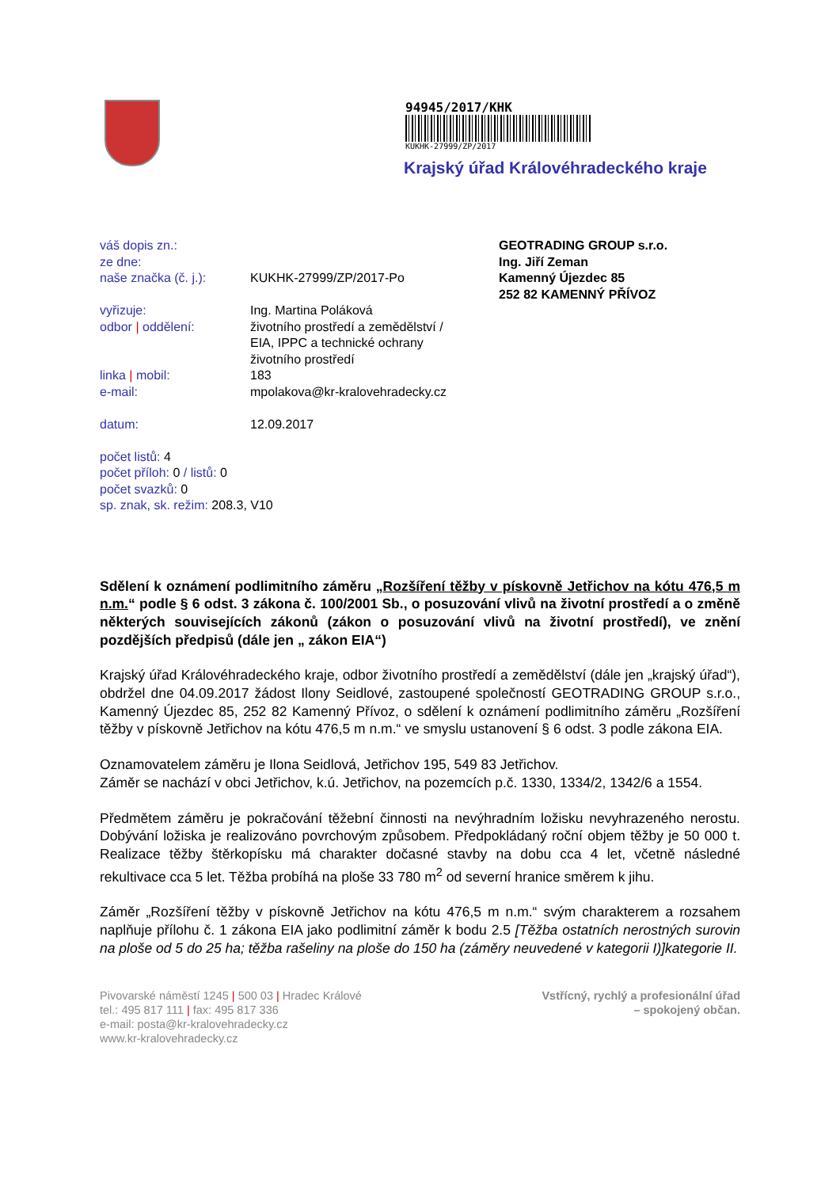94945/2017/KHK
KUKHK-27999/ZP/2017
Krajský úřad Královéhradeckého kraje
váš dopis zn.:
ze dne:
naše značka (č. j.): KUKHK-27999/ZP/2017-Po
vyřizuje: Ing. Martina Poláková
odbor | oddělení: životního prostředí a zemědělství /
EIA, IPPC a technické ochrany
životního prostředí
linka | mobil: 183
e-mail: mpolakova@kr-kralovehradecky.cz
datum: 12.09.2017
počet listů: 4
počet příloh: 0 / listů: 0
počet svazků: 0
sp. znak, sk. režim: 208.3, V10
GEOTRADING GROUP s.r.o.
Ing. Jiří Zeman
Kamenný Újezdec 85
252 82 KAMENNÝ PŘÍVOZ
Sdělení k oznámení podlimitního záměru „Rozšíření těžby v pískovně Jetřichov na kótu 476,5 m n.m.“ podle § 6 odst. 3 zákona č. 100/2001 Sb., o posuzování vlivů na životní prostředí a o změně některých souvisejících zákonů (zákon o posuzování vlivů na životní prostředí), ve znění pozdějších předpisů (dále jen „ zákon EIA“)
Krajský úřad Královéhradeckého kraje, odbor životního prostředí a zemědělství (dále jen „krajský úřad“), obdržel dne 04.09.2017 žádost Ilony Seidlové, zastoupené společností GEOTRADING GROUP s.r.o., Kamenný Újezdec 85, 252 82 Kamenný Přívoz, o sdělení k oznámení podlimitního záměru „Rozšíření těžby v pískovně Jetřichov na kótu 476,5 m n.m.“ ve smyslu ustanovení § 6 odst. 3 podle zákona EIA.
Oznamovatelem záměru je Ilona Seidlová, Jetřichov 195, 549 83 Jetřichov.
Záměr se nachází v obci Jetřichov, k.ú. Jetřichov, na pozemcích p.č. 1330, 1334/2, 1342/6 a 1554.
Předmětem záměru je pokračování těžební činnosti na nevýhradním ložisku nevyhrazeného nerostu. Dobývání ložiska je realizováno povrchovým způsobem. Předpokládaný roční objem těžby je 50 000 t. Realizace těžby štěrkopísku má charakter dočasné stavby na dobu cca 4 let, včetně následné rekultivace cca 5 let. Těžba probíhá na ploše 33 780 m<sup>2</sup> od severní hranice směrem k jihu.
Záměr „Rozšíření těžby v pískovně Jetřichov na kótu 476,5 m n.m.“ svým charakterem a rozsahem naplňuje přílohu č. 1 zákona EIA jako podlimitní záměr k bodu 2.5 [Těžba ostatních nerostných surovin na ploše od 5 do 25 ha; těžba rašeliny na ploše do 150 ha (záměry neuvedené v kategorii I)]kategorie II.
Pivovarské náměstí 1245 | 500 03 | Hradec Králové
tel.: 495 817 111 | fax: 495 817 336
e-mail: posta@kr-kralovehradecky.cz
www.kr-kralovehradecky.cz
Vstřícný, rychlý a profesionální úřad
– spokojený občan.